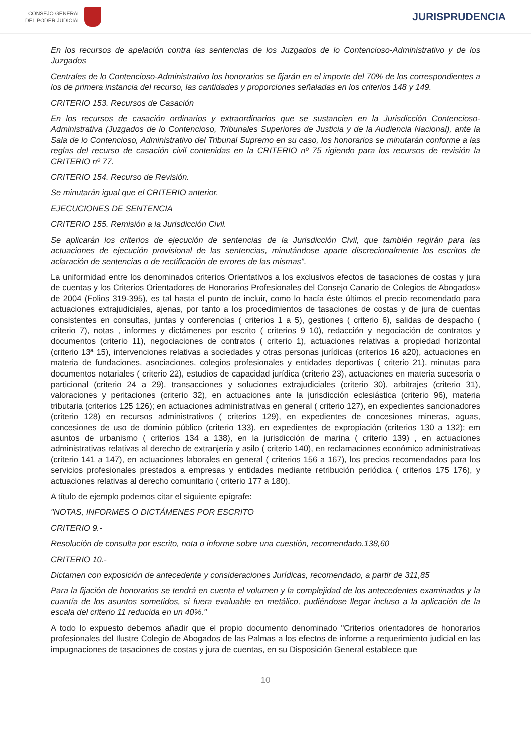CONSEJO GENERAL
DEL PODER JUDICIAL
JURISPRUDENCIA
En los recursos de apelación contra las sentencias de los Juzgados de lo Contencioso-Administrativo y de los Juzgados
Centrales de lo Contencioso-Administrativo los honorarios se fijarán en el importe del 70% de los correspondientes a los de primera instancia del recurso, las cantidades y proporciones señaladas en los criterios 148 y 149.
CRITERIO 153. Recursos de Casación
En los recursos de casación ordinarios y extraordinarios que se sustancien en la Jurisdicción Contencioso-Administrativa (Juzgados de lo Contencioso, Tribunales Superiores de Justicia y de la Audiencia Nacional), ante la Sala de lo Contencioso, Administrativo del Tribunal Supremo en su caso, los honorarios se minutarán conforme a las reglas del recurso de casación civil contenidas en la CRITERIO nº 75 rigiendo para los recursos de revisión la CRITERIO nº 77.
CRITERIO 154. Recurso de Revisión.
Se minutarán igual que el CRITERIO anterior.
EJECUCIONES DE SENTENCIA
CRITERIO 155. Remisión a la Jurisdicción Civil.
Se aplicarán los criterios de ejecución de sentencias de la Jurisdicción Civil, que también regirán para las actuaciones de ejecución provisional de las sentencias, minutándose aparte discrecionalmente los escritos de aclaración de sentencias o de rectificación de errores de las mismas".
La uniformidad entre los denominados criterios Orientativos a los exclusivos efectos de tasaciones de costas y jura de cuentas y los Criterios Orientadores de Honorarios Profesionales del Consejo Canario de Colegios de Abogados» de 2004 (Folios 319-395), es tal hasta el punto de incluir, como lo hacía éste últimos el precio recomendado para actuaciones extrajudiciales, ajenas, por tanto a los procedimientos de tasaciones de costas y de jura de cuentas consistentes en consultas, juntas y conferencias ( criterios 1 a 5), gestiones ( criterio 6), salidas de despacho ( criterio 7), notas , informes y dictámenes por escrito ( criterios 9 10), redacción y negociación de contratos y documentos (criterio 11), negociaciones de contratos ( criterio 1), actuaciones relativas a propiedad horizontal (criterio 13ª 15), intervenciones relativas a sociedades y otras personas jurídicas (criterios 16 a20), actuaciones en materia de fundaciones, asociaciones, colegios profesionales y entidades deportivas ( criterio 21), minutas para documentos notariales ( criterio 22), estudios de capacidad jurídica (criterio 23), actuaciones en materia sucesoria o particional (criterio 24 a 29), transacciones y soluciones extrajudiciales (criterio 30), arbitrajes (criterio 31), valoraciones y peritaciones (criterio 32), en actuaciones ante la jurisdicción eclesiástica (criterio 96), materia tributaria (criterios 125 126); en actuaciones administrativas en general ( criterio 127), en expedientes sancionadores (criterio 128) en recursos administrativos ( criterios 129), en expedientes de concesiones mineras, aguas, concesiones de uso de dominio público (criterio 133), en expedientes de expropiación (criterios 130 a 132); em asuntos de urbanismo ( criterios 134 a 138), en la jurisdicción de marina ( criterio 139) , en actuaciones administrativas relativas al derecho de extranjería y asilo ( criterio 140), en reclamaciones económico administrativas (criterio 141 a 147), en actuaciones laborales en general ( criterios 156 a 167), los precios recomendados para los servicios profesionales prestados a empresas y entidades mediante retribución periódica ( criterios 175 176), y actuaciones relativas al derecho comunitario ( criterio 177 a 180).
A título de ejemplo podemos citar el siguiente epígrafe:
"NOTAS, INFORMES O DICTÁMENES POR ESCRITO
CRITERIO 9.-
Resolución de consulta por escrito, nota o informe sobre una cuestión, recomendado.138,60
CRITERIO 10.-
Dictamen con exposición de antecedente y consideraciones Jurídicas, recomendado, a partir de 311,85
Para la fijación de honorarios se tendrá en cuenta el volumen y la complejidad de los antecedentes examinados y la cuantía de los asuntos sometidos, si fuera evaluable en metálico, pudiéndose llegar incluso a la aplicación de la escala del criterio 11 reducida en un 40%."
A todo lo expuesto debemos añadir que el propio documento denominado "Criterios orientadores de honorarios profesionales del Ilustre Colegio de Abogados de las Palmas a los efectos de informe a requerimiento judicial en las impugnaciones de tasaciones de costas y jura de cuentas, en su Disposición General establece que
10